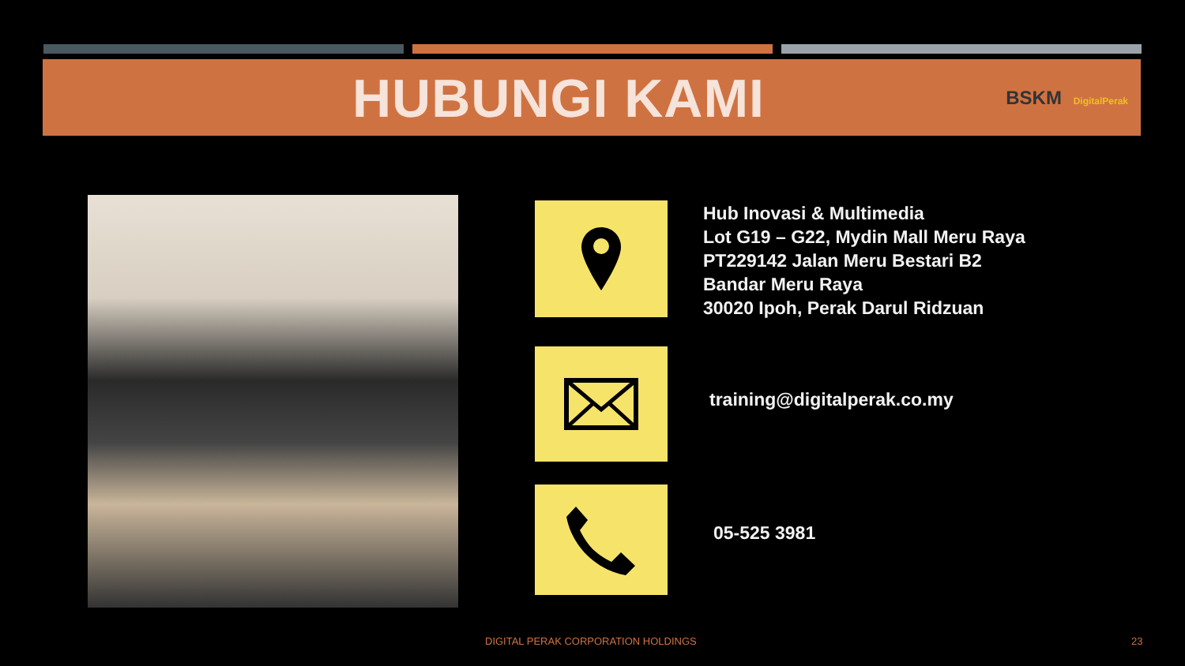HUBUNGI KAMI
BSKM DigitalPerak
Hub Inovasi & Multimedia
Lot G19 – G22, Mydin Mall Meru Raya
PT229142 Jalan Meru Bestari B2
Bandar Meru Raya
30020 Ipoh, Perak Darul Ridzuan
training@digitalperak.co.my
05-525 3981
DIGITAL PERAK CORPORATION HOLDINGS
23